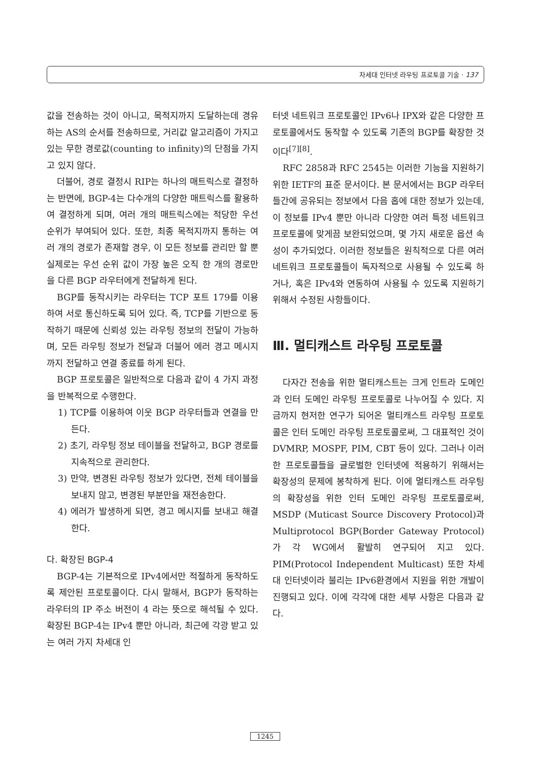차세대 인터넷 라우팅 프로토콜 기술 · 137
값을 전송하는 것이 아니고, 목적지까지 도달하는데 경유하는 AS의 순서를 전송하므로, 거리값 알고리즘이 가지고 있는 무한 경로값(counting to infinity)의 단점을 가지고 있지 않다.
더불어, 경로 결정시 RIP는 하나의 매트릭스로 결정하는 반면에, BGP-4는 다수개의 다양한 매트릭스를 활용하여 결정하게 되며, 여러 개의 매트릭스에는 적당한 우선 순위가 부여되어 있다. 또한, 최종 목적지까지 통하는 여러 개의 경로가 존재할 경우, 이 모든 정보를 관리만 할 뿐 실제로는 우선 순위 값이 가장 높은 오직 한 개의 경로만을 다른 BGP 라우터에게 전달하게 된다.
BGP를 동작시키는 라우터는 TCP 포트 179를 이용하여 서로 통신하도록 되어 있다. 즉, TCP를 기반으로 동작하기 때문에 신뢰성 있는 라우팅 정보의 전달이 가능하며, 모든 라우팅 정보가 전달과 더불어 에러 경고 메시지까지 전달하고 연결 종료를 하게 된다.
BGP 프로토콜은 일반적으로 다음과 같이 4 가지 과정을 반복적으로 수행한다.
1) TCP를 이용하여 이웃 BGP 라우터들과 연결을 만든다.
2) 초기, 라우팅 정보 테이블을 전달하고, BGP 경로를 지속적으로 관리한다.
3) 만약, 변경된 라우팅 정보가 있다면, 전체 테이블을 보내지 않고, 변경된 부분만을 재전송한다.
4) 에러가 발생하게 되면, 경고 메시지를 보내고 해결한다.
다. 확장된 BGP-4
BGP-4는 기본적으로 IPv4에서만 적절하게 동작하도록 제안된 프로토콜이다. 다시 말해서, BGP가 동작하는 라우터의 IP 주소 버전이 4 라는 뜻으로 해석될 수 있다. 확장된 BGP-4는 IPv4 뿐만 아니라, 최근에 각광 받고 있는 여러 가지 차세대 인
터넷 네트워크 프로토콜인 IPv6나 IPX와 같은 다양한 프로토콜에서도 동작할 수 있도록 기존의 BGP를 확장한 것이다<sup>[7][8]</sup>.
RFC 2858과 RFC 2545는 이러한 기능을 지원하기 위한 IETF의 표준 문서이다. 본 문서에서는 BGP 라우터들간에 공유되는 정보에서 다음 홉에 대한 정보가 있는데, 이 정보를 IPv4 뿐만 아니라 다양한 여러 특정 네트워크 프로토콜에 맞게끔 보완되었으며, 몇 가지 새로운 옵션 속성이 추가되었다. 이러한 정보들은 원칙적으로 다른 여러 네트워크 프로토콜들이 독자적으로 사용될 수 있도록 하거나, 혹은 IPv4와 연동하여 사용될 수 있도록 지원하기 위해서 수정된 사항들이다.
Ⅲ. 멀티캐스트 라우팅 프로토콜
다자간 전송을 위한 멀티캐스트는 크게 인트라 도메인과 인터 도메인 라우팅 프로토콜로 나누어질 수 있다. 지금까지 현저한 연구가 되어온 멀티캐스트 라우팅 프로토콜은 인터 도메인 라우팅 프로토콜로써, 그 대표적인 것이 DVMRP, MOSPF, PIM, CBT 등이 있다. 그러나 이러한 프로토콜들을 글로벌한 인터넷에 적용하기 위해서는 확장성의 문제에 봉착하게 된다. 이에 멀티캐스트 라우팅의 확장성을 위한 인터 도메인 라우팅 프로토콜로써, MSDP (Muticast Source Discovery Protocol)과 Multiprotocol BGP(Border Gateway Protocol)가 각 WG에서 활발히 연구되어 지고 있다. PIM(Protocol Independent Multicast) 또한 차세대 인터넷이라 불리는 IPv6환경에서 지원을 위한 개발이 진행되고 있다. 이에 각각에 대한 세부 사항은 다음과 같다.
1245